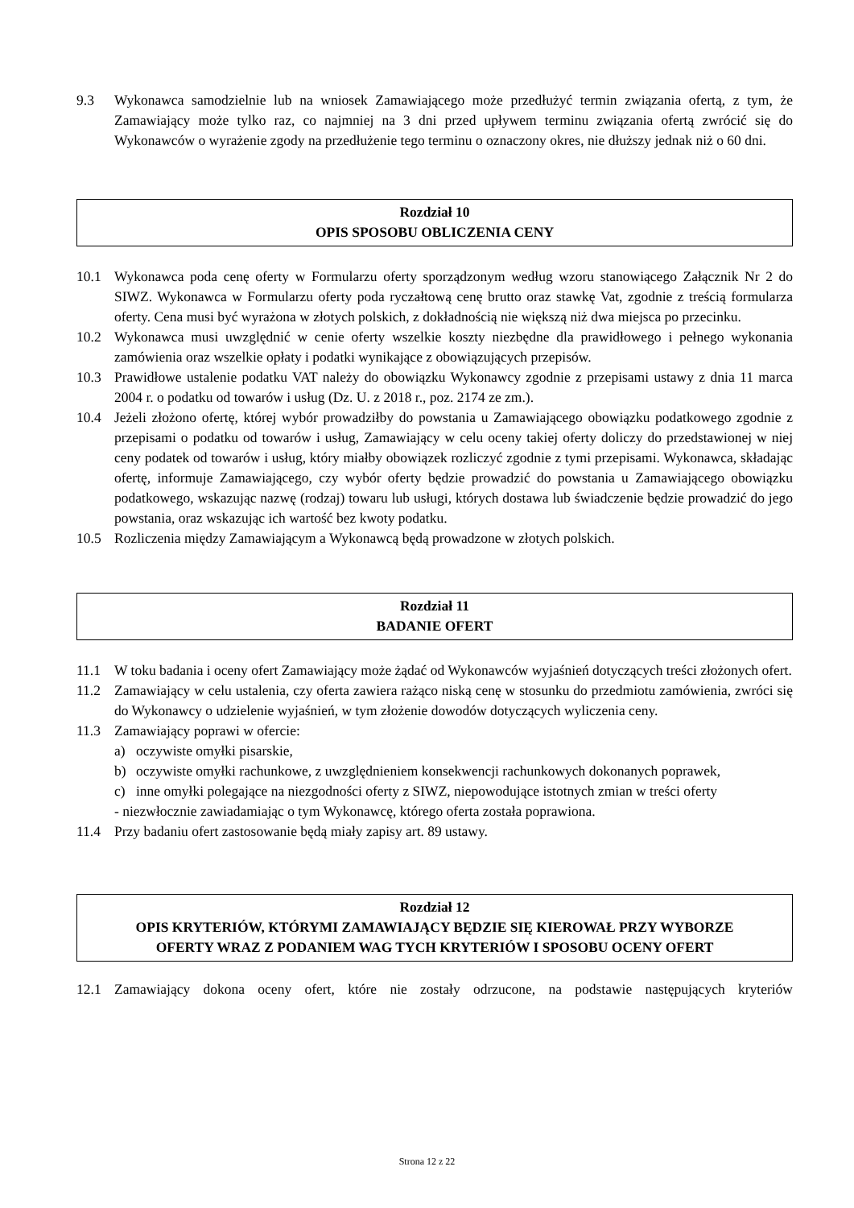9.3 Wykonawca samodzielnie lub na wniosek Zamawiającego może przedłużyć termin związania ofertą, z tym, że Zamawiający może tylko raz, co najmniej na 3 dni przed upływem terminu związania ofertą zwrócić się do Wykonawców o wyrażenie zgody na przedłużenie tego terminu o oznaczony okres, nie dłuższy jednak niż o 60 dni.
Rozdział 10
OPIS SPOSOBU OBLICZENIA CENY
10.1 Wykonawca poda cenę oferty w Formularzu oferty sporządzonym według wzoru stanowiącego Załącznik Nr 2 do SIWZ. Wykonawca w Formularzu oferty poda ryczałtową cenę brutto oraz stawkę Vat, zgodnie z treścią formularza oferty. Cena musi być wyrażona w złotych polskich, z dokładnością nie większą niż dwa miejsca po przecinku.
10.2 Wykonawca musi uwzględnić w cenie oferty wszelkie koszty niezbędne dla prawidłowego i pełnego wykonania zamówienia oraz wszelkie opłaty i podatki wynikające z obowiązujących przepisów.
10.3 Prawidłowe ustalenie podatku VAT należy do obowiązku Wykonawcy zgodnie z przepisami ustawy z dnia 11 marca 2004 r. o podatku od towarów i usług (Dz. U. z 2018 r., poz. 2174 ze zm.).
10.4 Jeżeli złożono ofertę, której wybór prowadziłby do powstania u Zamawiającego obowiązku podatkowego zgodnie z przepisami o podatku od towarów i usług, Zamawiający w celu oceny takiej oferty doliczy do przedstawionej w niej ceny podatek od towarów i usług, który miałby obowiązek rozliczyć zgodnie z tymi przepisami. Wykonawca, składając ofertę, informuje Zamawiającego, czy wybór oferty będzie prowadzić do powstania u Zamawiającego obowiązku podatkowego, wskazując nazwę (rodzaj) towaru lub usługi, których dostawa lub świadczenie będzie prowadzić do jego powstania, oraz wskazując ich wartość bez kwoty podatku.
10.5 Rozliczenia między Zamawiającym a Wykonawcą będą prowadzone w złotych polskich.
Rozdział 11
BADANIE OFERT
11.1 W toku badania i oceny ofert Zamawiający może żądać od Wykonawców wyjaśnień dotyczących treści złożonych ofert.
11.2 Zamawiający w celu ustalenia, czy oferta zawiera rażąco niską cenę w stosunku do przedmiotu zamówienia, zwróci się do Wykonawcy o udzielenie wyjaśnień, w tym złożenie dowodów dotyczących wyliczenia ceny.
11.3 Zamawiający poprawi w ofercie:
a) oczywiste omyłki pisarskie,
b) oczywiste omyłki rachunkowe, z uwzględnieniem konsekwencji rachunkowych dokonanych poprawek,
c) inne omyłki polegające na niezgodności oferty z SIWZ, niepowodujące istotnych zmian w treści oferty
- niezwłocznie zawiadamiając o tym Wykonawcę, którego oferta została poprawiona.
11.4 Przy badaniu ofert zastosowanie będą miały zapisy art. 89 ustawy.
Rozdział 12
OPIS KRYTERIÓW, KTÓRYMI ZAMAWIAJĄCY BĘDZIE SIĘ KIEROWAŁ PRZY WYBORZE
OFERTY WRAZ Z PODANIEM WAG TYCH KRYTERIÓW I SPOSOBU OCENY OFERT
12.1 Zamawiający dokona oceny ofert, które nie zostały odrzucone, na podstawie następujących kryteriów
Strona 12 z 22